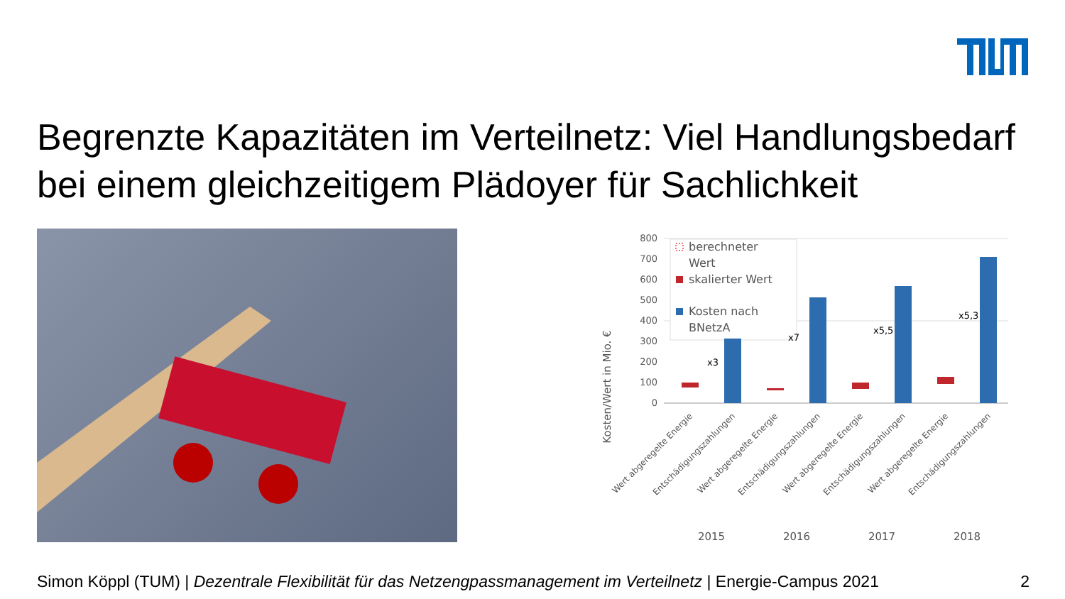Begrenzte Kapazitäten im Verteilnetz: Viel Handlungsbedarf bei einem gleichzeitigem Plädoyer für Sachlichkeit
Kosten/Wert in Mio. €
800
700
600
500
400
300
200
100
0
berechneter
Wert
skalierter Wert
Kosten nach
BNetzA
x3
x7
x5,5
x5,3
2015
2016
2017
2018
Wert abgeregelte Energie
Entschädigungszahlungen
Wert abgeregelte Energie
Entschädigungszahlungen
Wert abgeregelte Energie
Entschädigungszahlungen
Wert abgeregelte Energie
Entschädigungszahlungen
Simon Köppl (TUM) | Dezentrale Flexibilität für das Netzengpassmanagement im Verteilnetz | Energie-Campus 2021 2